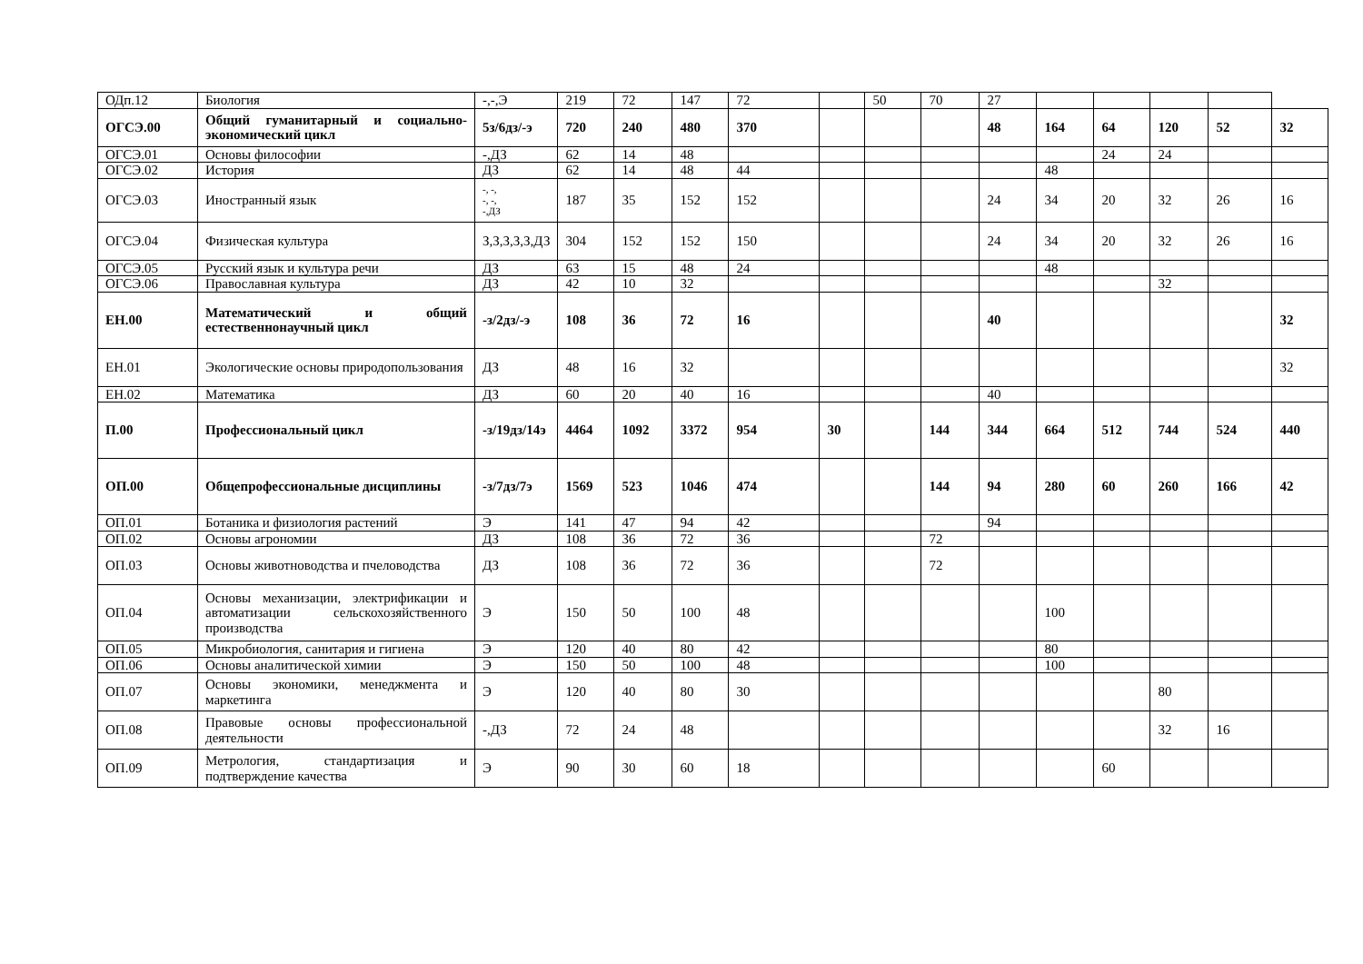| ОДп.12 | Биология | -,-,Э | 219 | 72 | 147 | 72 | | 50 | 70 | 27 | | | | | |
| ОГСЭ.00 | Общий гуманитарный и социально-экономический цикл | 5з/6дз/-э | 720 | 240 | 480 | 370 | | | | 48 | 164 | 64 | 120 | 52 | 32 |
| ОГСЭ.01 | Основы философии | -,ДЗ | 62 | 14 | 48 | | | | | | | 24 | 24 | | |
| ОГСЭ.02 | История | ДЗ | 62 | 14 | 48 | 44 | | | | | 48 | | | | |
| ОГСЭ.03 | Иностранный язык | -, -, -, -, -,ДЗ | 187 | 35 | 152 | 152 | | | | 24 | 34 | 20 | 32 | 26 | 16 |
| ОГСЭ.04 | Физическая культура | З,З,З,З,З,ДЗ | 304 | 152 | 152 | 150 | | | | 24 | 34 | 20 | 32 | 26 | 16 |
| ОГСЭ.05 | Русский язык и культура речи | ДЗ | 63 | 15 | 48 | 24 | | | | | 48 | | | | |
| ОГСЭ.06 | Православная культура | ДЗ | 42 | 10 | 32 | | | | | | | | 32 | | |
| ЕН.00 | Математический и общий естественнонаучный цикл | -з/2дз/-э | 108 | 36 | 72 | 16 | | | | 40 | | | | | 32 |
| ЕН.01 | Экологические основы природопользования | ДЗ | 48 | 16 | 32 | | | | | | | | | | 32 |
| ЕН.02 | Математика | ДЗ | 60 | 20 | 40 | 16 | | | | 40 | | | | | |
| П.00 | Профессиональный цикл | -з/19дз/14э | 4464 | 1092 | 3372 | 954 | 30 | | 144 | 344 | 664 | 512 | 744 | 524 | 440 |
| ОП.00 | Общепрофессиональные дисциплины | -з/7дз/7э | 1569 | 523 | 1046 | 474 | | | 144 | 94 | 280 | 60 | 260 | 166 | 42 |
| ОП.01 | Ботаника и физиология растений | Э | 141 | 47 | 94 | 42 | | | | 94 | | | | | |
| ОП.02 | Основы агрономии | ДЗ | 108 | 36 | 72 | 36 | | | 72 | | | | | | |
| ОП.03 | Основы животноводства и пчеловодства | ДЗ | 108 | 36 | 72 | 36 | | | 72 | | | | | | |
| ОП.04 | Основы механизации, электрификации и автоматизации сельскохозяйственного производства | Э | 150 | 50 | 100 | 48 | | | | | 100 | | | | |
| ОП.05 | Микробиология, санитария и гигиена | Э | 120 | 40 | 80 | 42 | | | | | 80 | | | | |
| ОП.06 | Основы аналитической химии | Э | 150 | 50 | 100 | 48 | | | | | 100 | | | | |
| ОП.07 | Основы экономики, менеджмента и маркетинга | Э | 120 | 40 | 80 | 30 | | | | | | | 80 | | |
| ОП.08 | Правовые основы профессиональной деятельности | -,ДЗ | 72 | 24 | 48 | | | | | | | | 32 | 16 | |
| ОП.09 | Метрология, стандартизация и подтверждение качества | Э | 90 | 30 | 60 | 18 | | | | | | 60 | | | |